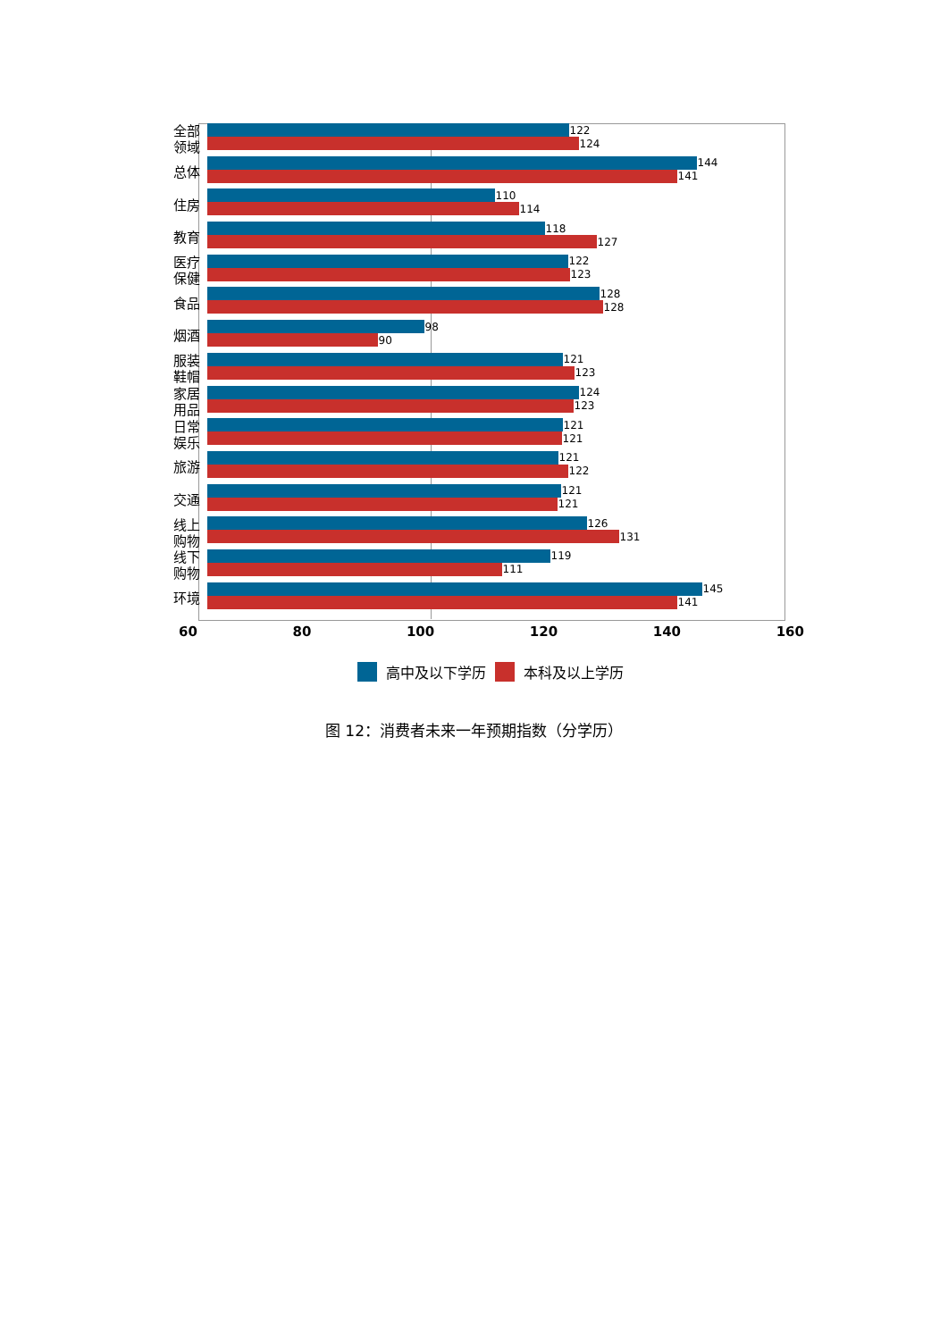全部
领域
122
124
总体
144
141
住房
110
114
教育
118
127
医疗
保健
122
123
食品
128
128
烟酒
98
90
服装
鞋帽
121
123
家居
用品
124
123
日常
娱乐
121
121
旅游
121
122
交通
121
121
线上
购物
126
131
线下
购物
119
111
环境
145
141
60 80 100 120 140 160
高中及以下学历 本科及以上学历
图 12：消费者未来一年预期指数（分学历）